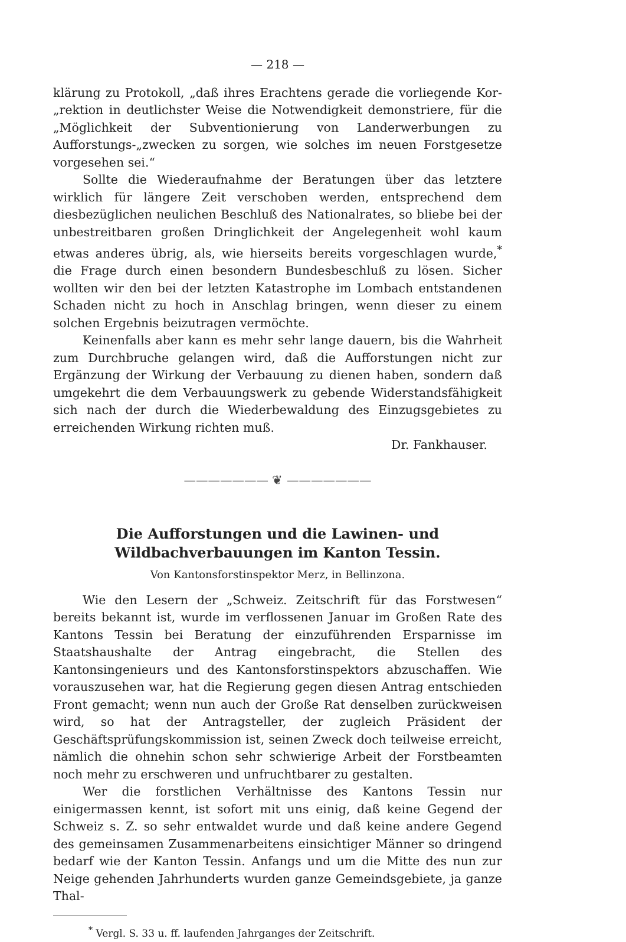— 218 —
klärung zu Protokoll, „daß ihres Erachtens gerade die vorliegende Kor-„rektion in deutlichster Weise die Notwendigkeit demonstriere, für die „Möglichkeit der Subventionierung von Landerwerbungen zu Aufforstungs-„zwecken zu sorgen, wie solches im neuen Forstgesetze vorgesehen sei.“
Sollte die Wiederaufnahme der Beratungen über das letztere wirklich für längere Zeit verschoben werden, entsprechend dem diesbezüglichen neulichen Beschluß des Nationalrates, so bliebe bei der unbestreitbaren großen Dringlichkeit der Angelegenheit wohl kaum etwas anderes übrig, als, wie hierseits bereits vorgeschlagen wurde,<sup>*</sup> die Frage durch einen besondern Bundesbeschluß zu lösen. Sicher wollten wir den bei der letzten Katastrophe im Lombach entstandenen Schaden nicht zu hoch in Anschlag bringen, wenn dieser zu einem solchen Ergebnis beizutragen vermöchte.
Keinenfalls aber kann es mehr sehr lange dauern, bis die Wahrheit zum Durchbruche gelangen wird, daß die Aufforstungen nicht zur Ergänzung der Wirkung der Verbauung zu dienen haben, sondern daß umgekehrt die dem Verbauungswerk zu gebende Widerstandsfähigkeit sich nach der durch die Wiederbewaldung des Einzugsgebietes zu erreichenden Wirkung richten muß.
Dr. Fankhauser.
——————— ❦ ———————
Die Aufforstungen und die Lawinen- und Wildbachverbauungen im Kanton Tessin.
Von Kantonsforstinspektor Merz, in Bellinzona.
Wie den Lesern der „Schweiz. Zeitschrift für das Forstwesen“ bereits bekannt ist, wurde im verflossenen Januar im Großen Rate des Kantons Tessin bei Beratung der einzuführenden Ersparnisse im Staatshaushalte der Antrag eingebracht, die Stellen des Kantonsingenieurs und des Kantonsforstinspektors abzuschaffen. Wie vorauszusehen war, hat die Regierung gegen diesen Antrag entschieden Front gemacht; wenn nun auch der Große Rat denselben zurückweisen wird, so hat der Antragsteller, der zugleich Präsident der Geschäftsprüfungskommission ist, seinen Zweck doch teilweise erreicht, nämlich die ohnehin schon sehr schwierige Arbeit der Forstbeamten noch mehr zu erschweren und unfruchtbarer zu gestalten.
Wer die forstlichen Verhältnisse des Kantons Tessin nur einigermassen kennt, ist sofort mit uns einig, daß keine Gegend der Schweiz s. Z. so sehr entwaldet wurde und daß keine andere Gegend des gemeinsamen Zusammenarbeitens einsichtiger Männer so dringend bedarf wie der Kanton Tessin. Anfangs und um die Mitte des nun zur Neige gehenden Jahrhunderts wurden ganze Gemeindsgebiete, ja ganze Thal-
<sup>*</sup> Vergl. S. 33 u. ff. laufenden Jahrganges der Zeitschrift.